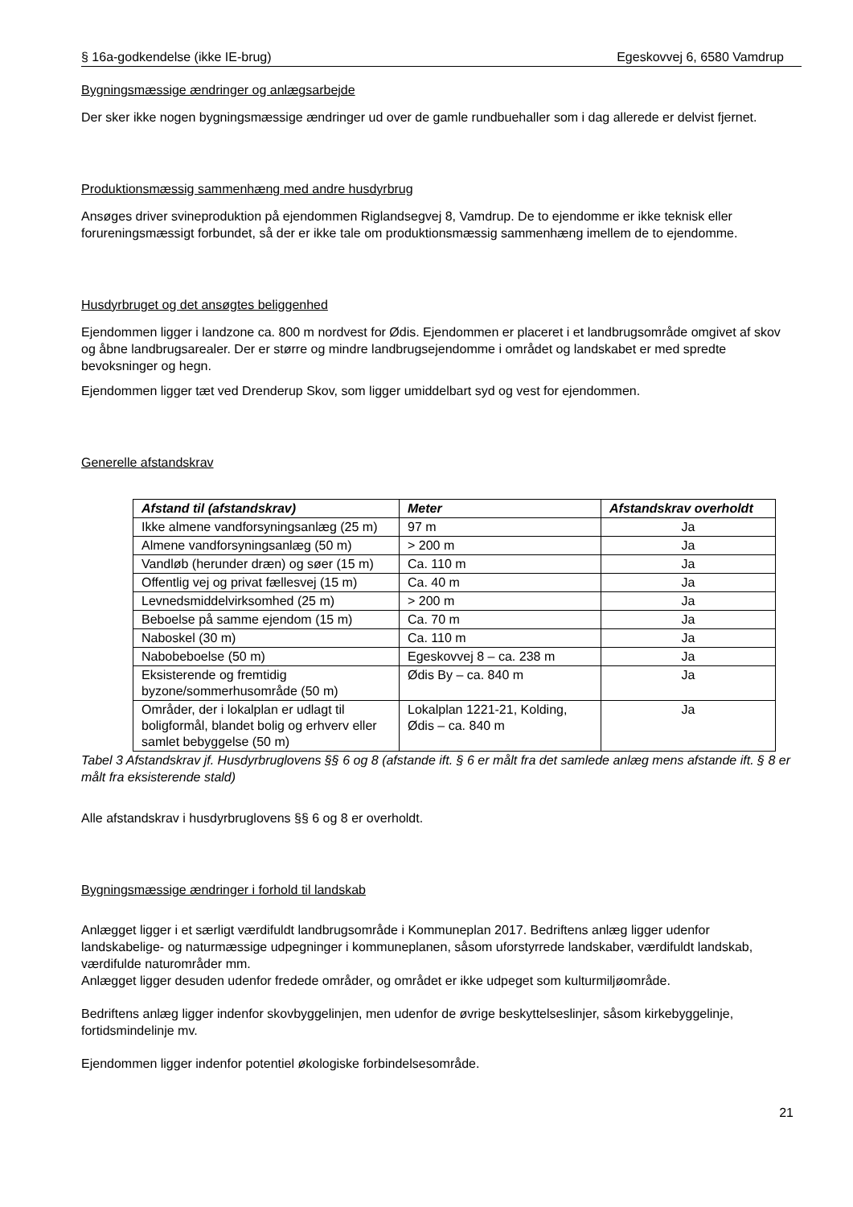§ 16a-godkendelse (ikke IE-brug) Egeskovvej 6, 6580 Vamdrup
Bygningsmæssige ændringer og anlægsarbejde
Der sker ikke nogen bygningsmæssige ændringer ud over de gamle rundbuehaller som i dag allerede er delvist fjernet.
Produktionsmæssig sammenhæng med andre husdyrbrug
Ansøges driver svineproduktion på ejendommen Riglandsegvej 8, Vamdrup. De to ejendomme er ikke teknisk eller forureningsmæssigt forbundet, så der er ikke tale om produktionsmæssig sammenhæng imellem de to ejendomme.
Husdyrbruget og det ansøgtes beliggenhed
Ejendommen ligger i landzone ca. 800 m nordvest for Ødis. Ejendommen er placeret i et landbrugsområde omgivet af skov og åbne landbrugsarealer. Der er større og mindre landbrugsejendomme i området og landskabet er med spredte bevoksninger og hegn.
Ejendommen ligger tæt ved Drenderup Skov, som ligger umiddelbart syd og vest for ejendommen.
Generelle afstandskrav
| Afstand til (afstandskrav) | Meter | Afstandskrav overholdt |
| --- | --- | --- |
| Ikke almene vandforsyningsanlæg (25 m) | 97 m | Ja |
| Almene vandforsyningsanlæg (50 m) | > 200 m | Ja |
| Vandløb (herunder dræn) og søer (15 m) | Ca. 110 m | Ja |
| Offentlig vej og privat fællesvej (15 m) | Ca. 40 m | Ja |
| Levnedsmiddelvirksomhed (25 m) | > 200 m | Ja |
| Beboelse på samme ejendom (15 m) | Ca. 70 m | Ja |
| Naboskel (30 m) | Ca. 110 m | Ja |
| Nabobeboelse (50 m) | Egeskovvej 8 – ca. 238 m | Ja |
| Eksisterende og fremtidig byzone/sommerhusområde (50 m) | Ødis By – ca. 840 m | Ja |
| Områder, der i lokalplan er udlagt til boligformål, blandet bolig og erhverv eller samlet bebyggelse (50 m) | Lokalplan 1221-21, Kolding, Ødis – ca. 840 m | Ja |
Tabel 3 Afstandskrav jf. Husdyrbruglovens §§ 6 og 8 (afstande ift. § 6 er målt fra det samlede anlæg mens afstande ift. § 8 er målt fra eksisterende stald)
Alle afstandskrav i husdyrbruglovens §§ 6 og 8 er overholdt.
Bygningsmæssige ændringer i forhold til landskab
Anlægget ligger i et særligt værdifuldt landbrugsområde i Kommuneplan 2017. Bedriftens anlæg ligger udenfor landskabelige- og naturmæssige udpegninger i kommuneplanen, såsom uforstyrrede landskaber, værdifuldt landskab, værdifulde naturområder mm.
Anlægget ligger desuden udenfor fredede områder, og området er ikke udpeget som kulturmiljøområde.
Bedriftens anlæg ligger indenfor skovbyggelinjen, men udenfor de øvrige beskyttelseslinjer, såsom kirkebyggelinje, fortidsmindelinje mv.
Ejendommen ligger indenfor potentiel økologiske forbindelsesområde.
21